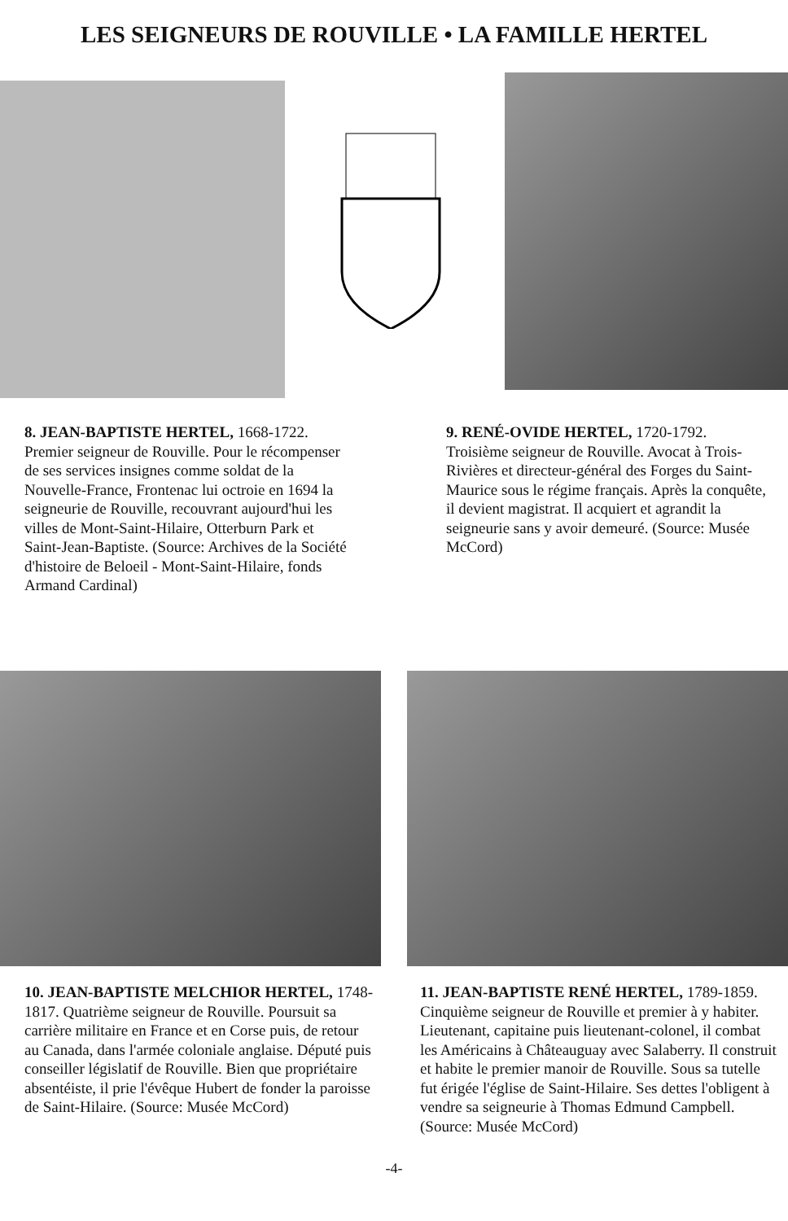LES SEIGNEURS DE ROUVILLE • LA FAMILLE HERTEL
8. JEAN-BAPTISTE HERTEL, 1668-1722. Premier seigneur de Rouville. Pour le récompenser de ses services insignes comme soldat de la Nouvelle-France, Frontenac lui octroie en 1694 la seigneurie de Rouville, recouvrant aujourd'hui les villes de Mont-Saint-Hilaire, Otterburn Park et Saint-Jean-Baptiste. (Source: Archives de la Société d'histoire de Beloeil - Mont-Saint-Hilaire, fonds Armand Cardinal)
9. RENÉ-OVIDE HERTEL, 1720-1792. Troisième seigneur de Rouville. Avocat à Trois-Rivières et directeur-général des Forges du Saint-Maurice sous le régime français. Après la conquête, il devient magistrat. Il acquiert et agrandit la seigneurie sans y avoir demeuré. (Source: Musée McCord)
10. JEAN-BAPTISTE MELCHIOR HERTEL, 1748-1817. Quatrième seigneur de Rouville. Poursuit sa carrière militaire en France et en Corse puis, de retour au Canada, dans l'armée coloniale anglaise. Député puis conseiller législatif de Rouville. Bien que propriétaire absentéiste, il prie l'évêque Hubert de fonder la paroisse de Saint-Hilaire. (Source: Musée McCord)
11. JEAN-BAPTISTE RENÉ HERTEL, 1789-1859. Cinquième seigneur de Rouville et premier à y habiter. Lieutenant, capitaine puis lieutenant-colonel, il combat les Américains à Châteauguay avec Salaberry. Il construit et habite le premier manoir de Rouville. Sous sa tutelle fut érigée l'église de Saint-Hilaire. Ses dettes l'obligent à vendre sa seigneurie à Thomas Edmund Campbell. (Source: Musée McCord)
-4-